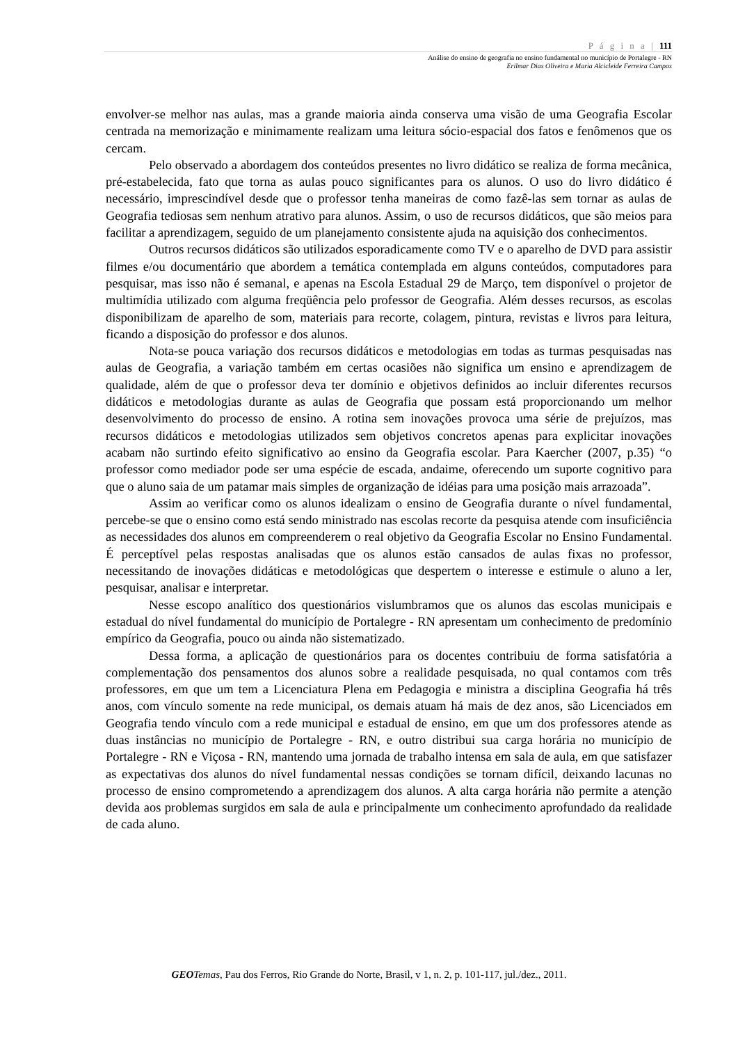P á g i n a | 111
Análise do ensino de geografia no ensino fundamental no município de Portalegre - RN
Erilmar Dias Oliveira e Maria Alcicleide Ferreira Campos
envolver-se melhor nas aulas, mas a grande maioria ainda conserva uma visão de uma Geografia Escolar centrada na memorização e minimamente realizam uma leitura sócio-espacial dos fatos e fenômenos que os cercam.
Pelo observado a abordagem dos conteúdos presentes no livro didático se realiza de forma mecânica, pré-estabelecida, fato que torna as aulas pouco significantes para os alunos. O uso do livro didático é necessário, imprescindível desde que o professor tenha maneiras de como fazê-las sem tornar as aulas de Geografia tediosas sem nenhum atrativo para alunos. Assim, o uso de recursos didáticos, que são meios para facilitar a aprendizagem, seguido de um planejamento consistente ajuda na aquisição dos conhecimentos.
Outros recursos didáticos são utilizados esporadicamente como TV e o aparelho de DVD para assistir filmes e/ou documentário que abordem a temática contemplada em alguns conteúdos, computadores para pesquisar, mas isso não é semanal, e apenas na Escola Estadual 29 de Março, tem disponível o projetor de multimídia utilizado com alguma freqüência pelo professor de Geografia. Além desses recursos, as escolas disponibilizam de aparelho de som, materiais para recorte, colagem, pintura, revistas e livros para leitura, ficando a disposição do professor e dos alunos.
Nota-se pouca variação dos recursos didáticos e metodologias em todas as turmas pesquisadas nas aulas de Geografia, a variação também em certas ocasiões não significa um ensino e aprendizagem de qualidade, além de que o professor deva ter domínio e objetivos definidos ao incluir diferentes recursos didáticos e metodologias durante as aulas de Geografia que possam está proporcionando um melhor desenvolvimento do processo de ensino. A rotina sem inovações provoca uma série de prejuízos, mas recursos didáticos e metodologias utilizados sem objetivos concretos apenas para explicitar inovações acabam não surtindo efeito significativo ao ensino da Geografia escolar. Para Kaercher (2007, p.35) “o professor como mediador pode ser uma espécie de escada, andaime, oferecendo um suporte cognitivo para que o aluno saia de um patamar mais simples de organização de idéias para uma posição mais arrazoada”.
Assim ao verificar como os alunos idealizam o ensino de Geografia durante o nível fundamental, percebe-se que o ensino como está sendo ministrado nas escolas recorte da pesquisa atende com insuficiência as necessidades dos alunos em compreenderem o real objetivo da Geografia Escolar no Ensino Fundamental. É perceptível pelas respostas analisadas que os alunos estão cansados de aulas fixas no professor, necessitando de inovações didáticas e metodológicas que despertem o interesse e estimule o aluno a ler, pesquisar, analisar e interpretar.
Nesse escopo analítico dos questionários vislumbramos que os alunos das escolas municipais e estadual do nível fundamental do município de Portalegre - RN apresentam um conhecimento de predomínio empírico da Geografia, pouco ou ainda não sistematizado.
Dessa forma, a aplicação de questionários para os docentes contribuiu de forma satisfatória a complementação dos pensamentos dos alunos sobre a realidade pesquisada, no qual contamos com três professores, em que um tem a Licenciatura Plena em Pedagogia e ministra a disciplina Geografia há três anos, com vínculo somente na rede municipal, os demais atuam há mais de dez anos, são Licenciados em Geografia tendo vínculo com a rede municipal e estadual de ensino, em que um dos professores atende as duas instâncias no município de Portalegre - RN, e outro distribui sua carga horária no município de Portalegre - RN e Viçosa - RN, mantendo uma jornada de trabalho intensa em sala de aula, em que satisfazer as expectativas dos alunos do nível fundamental nessas condições se tornam difícil, deixando lacunas no processo de ensino comprometendo a aprendizagem dos alunos. A alta carga horária não permite a atenção devida aos problemas surgidos em sala de aula e principalmente um conhecimento aprofundado da realidade de cada aluno.
GEO Temas, Pau dos Ferros, Rio Grande do Norte, Brasil, v 1, n. 2, p. 101-117, jul./dez., 2011.